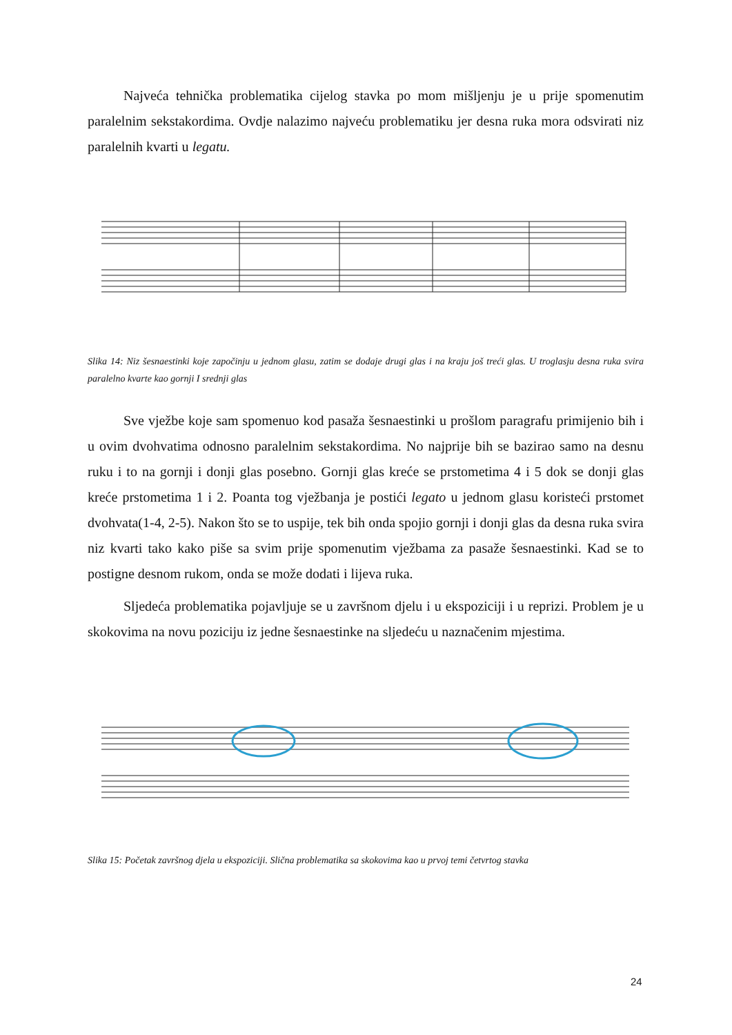Najveća tehnička problematika cijelog stavka po mom mišljenju je u prije spomenutim paralelnim sekstakordima. Ovdje nalazimo najveću problematiku jer desna ruka mora odsvirati niz paralelnih kvarti u legatu.
Slika 14: Niz šesnaestinki koje započinju u jednom glasu, zatim se dodaje drugi glas i na kraju još treći glas. U troglasju desna ruka svira paralelno kvarte kao gornji I srednji glas
Sve vježbe koje sam spomenuo kod pasaža šesnaestinki u prošlom paragrafu primijenio bih i u ovim dvohvatima odnosno paralelnim sekstakordima. No najprije bih se bazirao samo na desnu ruku i to na gornji i donji glas posebno. Gornji glas kreće se prstometima 4 i 5 dok se donji glas kreće prstometima 1 i 2. Poanta tog vježbanja je postići legato u jednom glasu koristeći prstomet dvohvata(1-4, 2-5). Nakon što se to uspije, tek bih onda spojio gornji i donji glas da desna ruka svira niz kvarti tako kako piše sa svim prije spomenutim vježbama za pasaže šesnaestinki. Kad se to postigne desnom rukom, onda se može dodati i lijeva ruka.
Sljedeća problematika pojavljuje se u završnom djelu i u ekspoziciji i u reprizi. Problem je u skokovima na novu poziciju iz jedne šesnaestinke na sljedeću u naznačenim mjestima.
Slika 15: Početak završnog djela u ekspoziciji. Slična problematika sa skokovima kao u prvoj temi četvrtog stavka
24